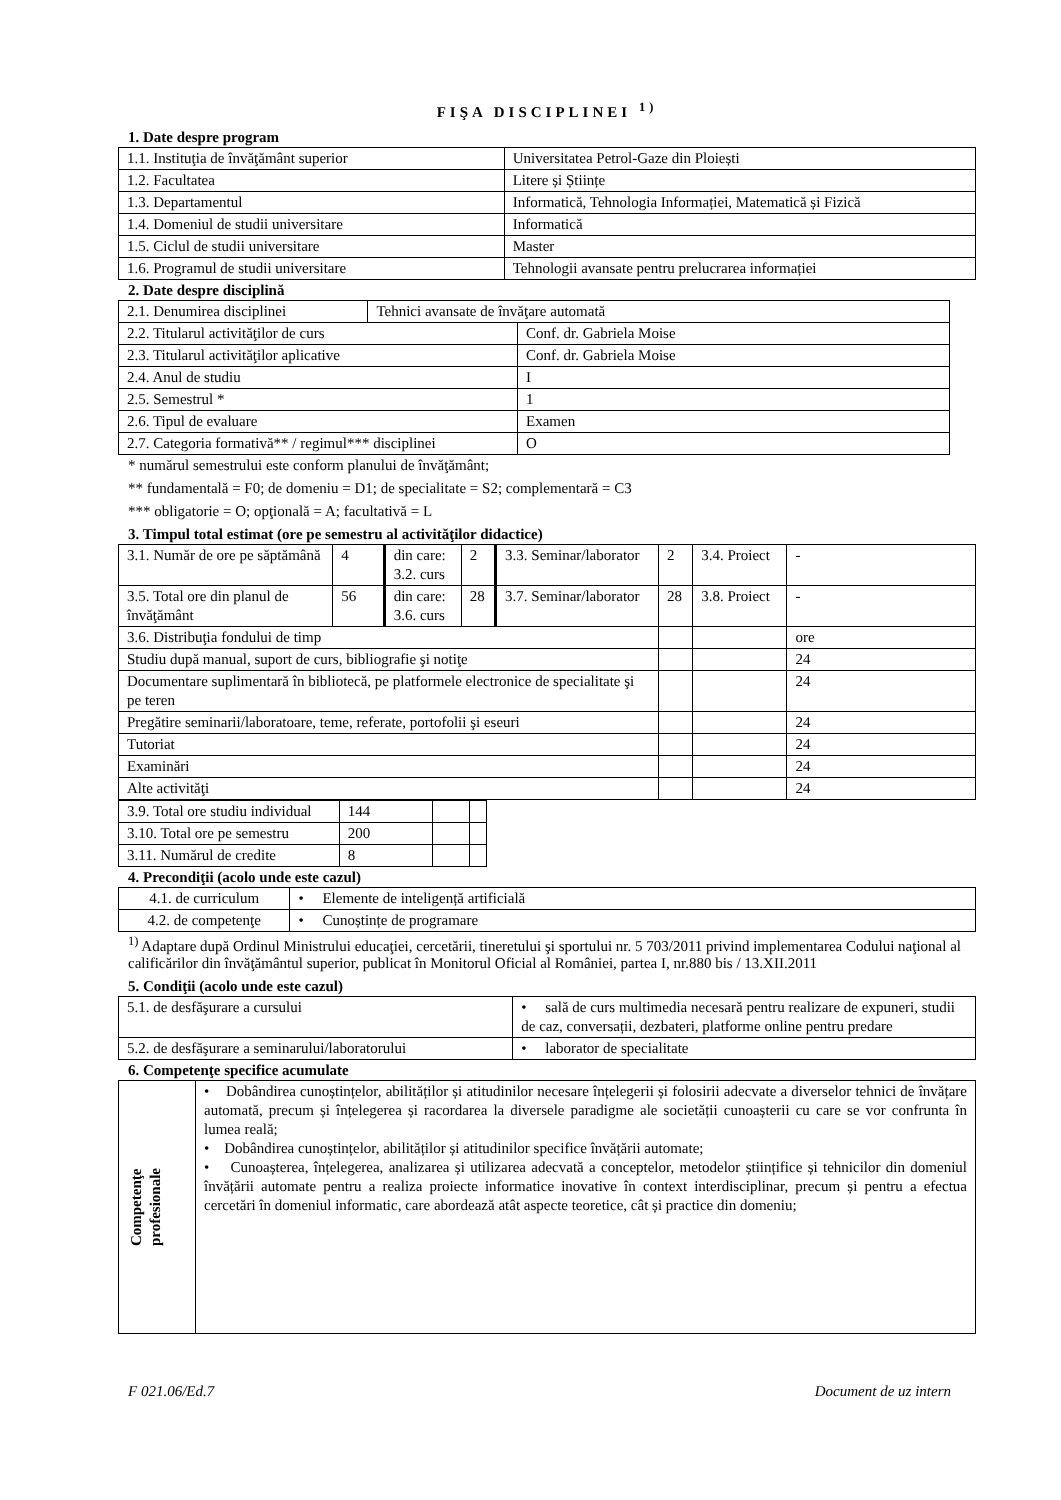FIŞA DISCIPLINEI <sup>1)</sup>
1. Date despre program
| 1.1. Instituţia de învăţământ superior | Universitatea Petrol-Gaze din Ploiești |
| 1.2. Facultatea | Litere și Științe |
| 1.3. Departamentul | Informatică, Tehnologia Informației, Matematică și Fizică |
| 1.4. Domeniul de studii universitare | Informatică |
| 1.5. Ciclul de studii universitare | Master |
| 1.6. Programul de studii universitare | Tehnologii avansate pentru prelucrarea informației |
2. Date despre disciplină
| 2.1. Denumirea disciplinei | Tehnici avansate de învăţare automată | |
| 2.2. Titularul activităţilor de curs | | Conf. dr. Gabriela Moise |
| 2.3. Titularul activităţilor aplicative | | Conf. dr. Gabriela Moise |
| 2.4. Anul de studiu | | I |
| 2.5. Semestrul * | | 1 |
| 2.6. Tipul de evaluare | | Examen |
| 2.7. Categoria formativă** / regimul*** disciplinei | | O |
* numărul semestrului este conform planului de învăţământ;
** fundamentală = F0; de domeniu = D1; de specialitate = S2; complementară = C3
*** obligatorie = O; opţională = A; facultativă = L
3. Timpul total estimat (ore pe semestru al activităţilor didactice)
| 3.1. Număr de ore pe săptămână | 4 | din care: 3.2. curs | 2 | 3.3. Seminar/laborator | 2 | 3.4. Proiect | - |
| 3.5. Total ore din planul de învăţământ | 56 | din care: 3.6. curs | 28 | 3.7. Seminar/laborator | 28 | 3.8. Proiect | - |
| 3.6. Distribuţia fondului de timp | | | | | | | ore |
| Studiu după manual, suport de curs, bibliografie şi notiţe | | | | | | | 24 |
| Documentare suplimentară în bibliotecă, pe platformele electronice de specialitate şi pe teren | | | | | | | 24 |
| Pregătire seminarii/laboratoare, teme, referate, portofolii şi eseuri | | | | | | | 24 |
| Tutoriat | | | | | | | 24 |
| Examinări | | | | | | | 24 |
| Alte activităţi | | | | | | | 24 |
| 3.9. Total ore studiu individual | 144 | | |
| 3.10. Total ore pe semestru | 200 | | |
| 3.11. Numărul de credite | 8 | | |
4. Precondiţii (acolo unde este cazul)
| 4.1. de curriculum | • Elemente de inteligență artificială |
| 4.2. de competenţe | • Cunoștințe de programare |
<sup>1)</sup> Adaptare după Ordinul Ministrului educaţiei, cercetării, tineretului şi sportului nr. 5 703/2011 privind implementarea Codului naţional al calificărilor din învăţământul superior, publicat în Monitorul Oficial al României, partea I, nr.880 bis / 13.XII.2011
5. Condiţii (acolo unde este cazul)
| 5.1. de desfăşurare a cursului | • sală de curs multimedia necesară pentru realizare de expuneri, studii de caz, conversații, dezbateri, platforme online pentru predare |
| 5.2. de desfăşurare a seminarului/laboratorului | • laborator de specialitate |
6. Competenţe specifice acumulate
| Competenţe profesionale | • Dobândirea cunoștințelor, abilităților și atitudinilor necesare înțelegerii și folosirii adecvate a diverselor tehnici de învățare automată, precum și înțelegerea și racordarea la diversele paradigme ale societății cunoașterii cu care se vor confrunta în lumea reală; • Dobândirea cunoștințelor, abilităților și atitudinilor specifice învățării automate; • Cunoașterea, înțelegerea, analizarea și utilizarea adecvată a conceptelor, metodelor științifice și tehnicilor din domeniul învățării automate pentru a realiza proiecte informatice inovative în context interdisciplinar, precum și pentru a efectua cercetări în domeniul informatic, care abordează atât aspecte teoretice, cât și practice din domeniu; |
F 021.06/Ed.7 Document de uz intern